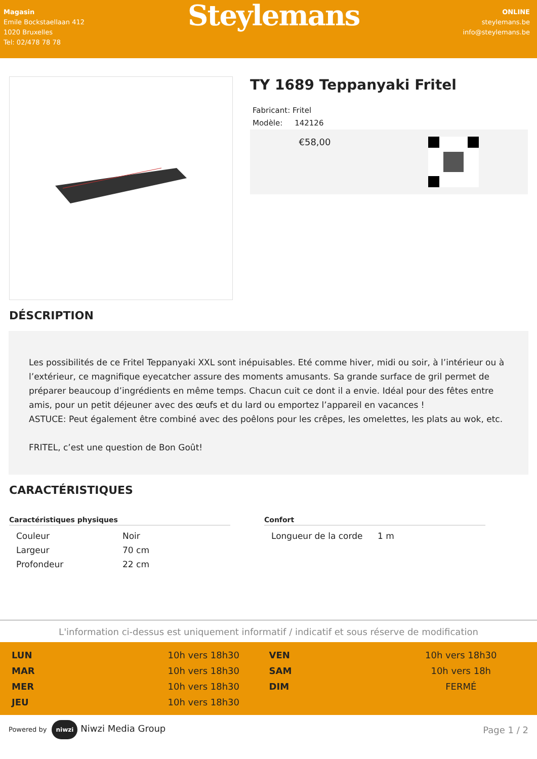Magasin
Emile Bockstaellaan 412
1020 Bruxelles
Tel: 02/478 78 78
Steylemans
ONLINE
steylemans.be
info@steylemans.be
TY 1689 Teppanyaki Fritel
Fabricant: Fritel
Modèle: 142126
€58,00
DÉSCRIPTION
Les possibilités de ce Fritel Teppanyaki XXL sont inépuisables. Eté comme hiver, midi ou soir, à l’intérieur ou à l’extérieur, ce magnifique eyecatcher assure des moments amusants. Sa grande surface de gril permet de préparer beaucoup d’ingrédients en même temps. Chacun cuit ce dont il a envie. Idéal pour des fêtes entre amis, pour un petit déjeuner avec des œufs et du lard ou emportez l’appareil en vacances !
ASTUCE: Peut également être combiné avec des poêlons pour les crêpes, les omelettes, les plats au wok, etc.
FRITEL, c’est une question de Bon Goût!
CARACTÉRISTIQUES
Caractéristiques physiques
| Couleur | Noir |
| Largeur | 70 cm |
| Profondeur | 22 cm |
Confort
| Longueur de la corde | 1 m |
L'information ci-dessus est uniquement informatif / indicatif et sous réserve de modification
| LUN | 10h vers 18h30 | VEN | 10h vers 18h30 |
| MAR | 10h vers 18h30 | SAM | 10h vers 18h |
| MER | 10h vers 18h30 | DIM | FERMÉ |
| JEU | 10h vers 18h30 | | |
Powered by niwzi Niwzi Media Group
Page 1 / 2